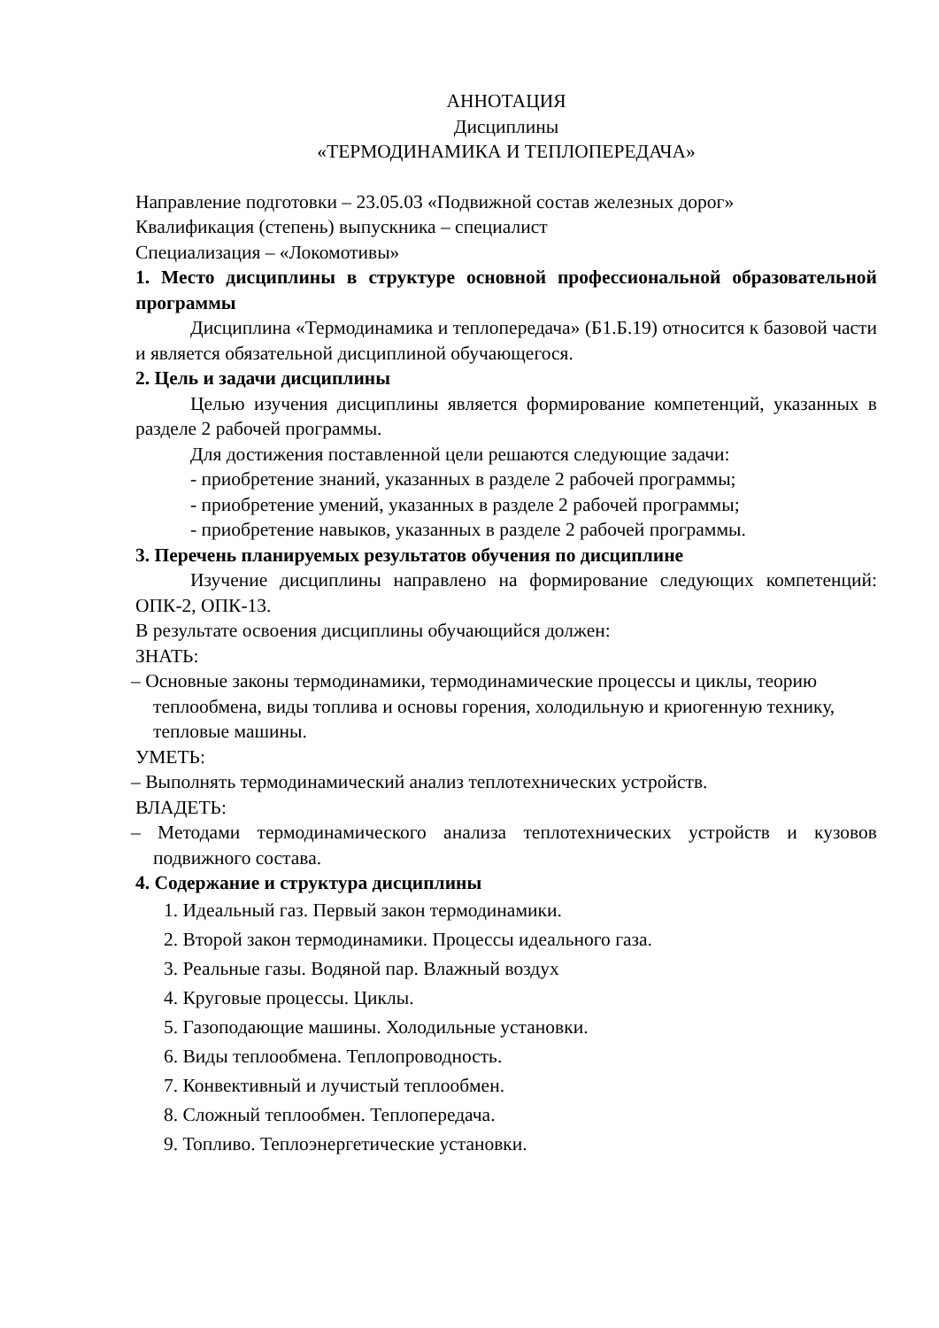АННОТАЦИЯ
Дисциплины
«ТЕРМОДИНАМИКА И ТЕПЛОПЕРЕДАЧА»
Направление подготовки – 23.05.03 «Подвижной состав железных дорог»
Квалификация (степень) выпускника – специалист
Специализация – «Локомотивы»
1. Место дисциплины в структуре основной профессиональной образовательной программы
Дисциплина «Термодинамика и теплопередача» (Б1.Б.19) относится к базовой части и является обязательной дисциплиной обучающегося.
2. Цель и задачи дисциплины
Целью изучения дисциплины является формирование компетенций, указанных в разделе 2 рабочей программы.
Для достижения поставленной цели решаются следующие задачи:
- приобретение знаний, указанных в разделе 2 рабочей программы;
- приобретение умений, указанных в разделе 2 рабочей программы;
- приобретение навыков, указанных в разделе 2 рабочей программы.
3. Перечень планируемых результатов обучения по дисциплине
Изучение дисциплины направлено на формирование следующих компетенций: ОПК-2, ОПК-13.
В результате освоения дисциплины обучающийся должен:
ЗНАТЬ:
– Основные законы термодинамики, термодинамические процессы и циклы, теорию теплообмена, виды топлива и основы горения, холодильную и криогенную технику, тепловые машины.
УМЕТЬ:
– Выполнять термодинамический анализ теплотехнических устройств.
ВЛАДЕТЬ:
– Методами термодинамического анализа теплотехнических устройств и кузовов подвижного состава.
4. Содержание и структура дисциплины
1. Идеальный газ. Первый закон термодинамики.
2. Второй закон термодинамики. Процессы идеального газа.
3. Реальные газы. Водяной пар. Влажный воздух
4. Круговые процессы. Циклы.
5. Газоподающие машины. Холодильные установки.
6. Виды теплообмена. Теплопроводность.
7. Конвективный и лучистый теплообмен.
8. Сложный теплообмен. Теплопередача.
9. Топливо. Теплоэнергетические установки.